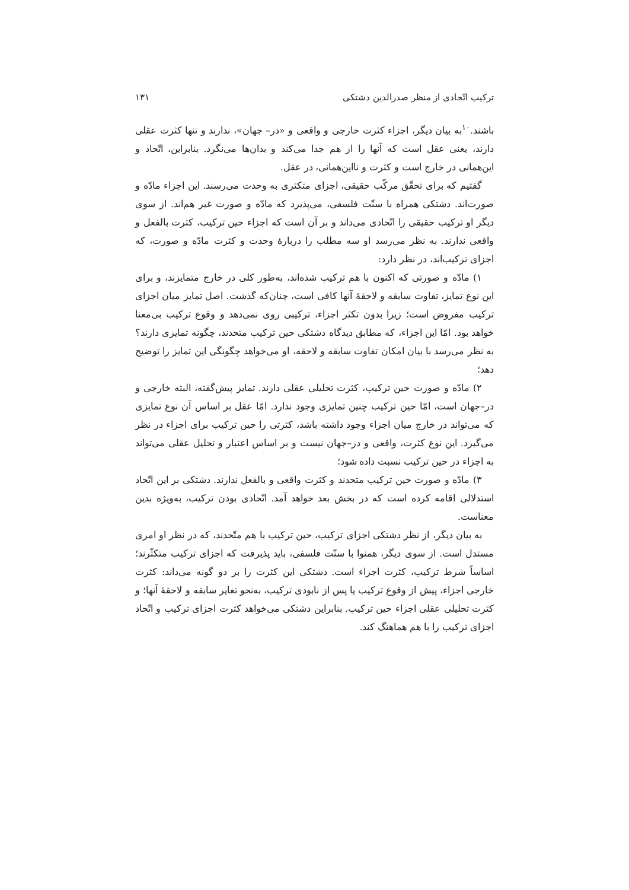ترکیب اتّحادی از منظر صدرالدین دشتکی ۱۳۱
باشند.<sup>۱۰</sup>به بیان دیگر، اجزاء کثرت خارجی و واقعی و «در– جهان»، ندارند و تنها کثرت عقلی دارند، یعنی عقل است که آنها را از هم جدا می‌کند و بدان‌ها می‌نگرد. بنابراین، اتّحاد و این‌همانی در خارج است و کثرت و نااین‌همانی، در عقل.
گفتیم که برای تحقّق مرکّب حقیقی، اجزای متکثری به وحدت می‌رسند. این اجزاء مادّه و صورت‌اند. دشتکی همراه با سنّت فلسفی، می‌پذیرد که مادّه و صورت غیر هم‌اند. از سوی دیگر او ترکیب حقیقی را اتّحادی می‌داند و بر آن است که اجزاء حین ترکیب، کثرت بالفعل و واقعی ندارند. به نظر می‌رسد او سه مطلب را دربارهٔ وحدت و کثرت مادّه و صورت، که اجزای ترکیب‌اند، در نظر دارد:
۱) مادّه و صورتی که اکنون با هم ترکیب شده‌اند، به‌طور کلی در خارج متمایزند، و برای این نوع تمایز، تفاوت سابقه و لاحقهٔ آنها کافی است، چنان‌که گذشت. اصل تمایز میان اجزای ترکیب مفروض است؛ زیرا بدون تکثر اجزاء، ترکیبی روی نمی‌دهد و وقوع ترکیب بی‌معنا خواهد بود. امّا این اجزاء، که مطابق دیدگاه دشتکی حین ترکیب متحدند، چگونه تمایزی دارند؟ به نظر می‌رسد با بیان امکان تفاوت سابقه و لاحقه، او می‌خواهد چگونگی این تمایز را توضیح دهد؛
۲) مادّه و صورت حین ترکیب، کثرت تحلیلی عقلی دارند. تمایز پیش‌گفته، البته خارجی و در–جهان است، امّا حین ترکیب چنین تمایزی وجود ندارد. امّا عقل بر اساس آن نوع تمایزی که می‌تواند در خارج میان اجزاء وجود داشته باشد، کثرتی را حین ترکیب برای اجزاء در نظر می‌گیرد. این نوع کثرت، واقعی و در–جهان نیست و بر اساس اعتبار و تحلیل عقلی می‌تواند به اجزاء در حین ترکیب نسبت داده شود؛
۳) مادّه و صورت حین ترکیب متحدند و کثرت واقعی و بالفعل ندارند. دشتکی بر این اتّحاد استدلالی اقامه کرده است که در بخش بعد خواهد آمد. اتّحادی بودن ترکیب، به‌ویژه بدین معناست.
به بیان دیگر، از نظر دشتکی اجزای ترکیب، حین ترکیب با هم متّحدند، که در نظر او امری مستدل است. از سوی دیگر، همنوا با سنّت فلسفی، باید پذیرفت که اجزای ترکیب متکثّرند؛ اساساً شرط ترکیب، کثرت اجزاء است. دشتکی این کثرت را بر دو گونه می‌داند: کثرت خارجی اجزاء، پیش از وقوع ترکیب یا پس از نابودی ترکیب، به‌نحو تغایر سابقه و لاحقهٔ آنها؛ و کثرت تحلیلی عقلی اجزاء حین ترکیب. بنابراین دشتکی می‌خواهد کثرت اجزای ترکیب و اتّحاد اجزای ترکیب را با هم هماهنگ کند.